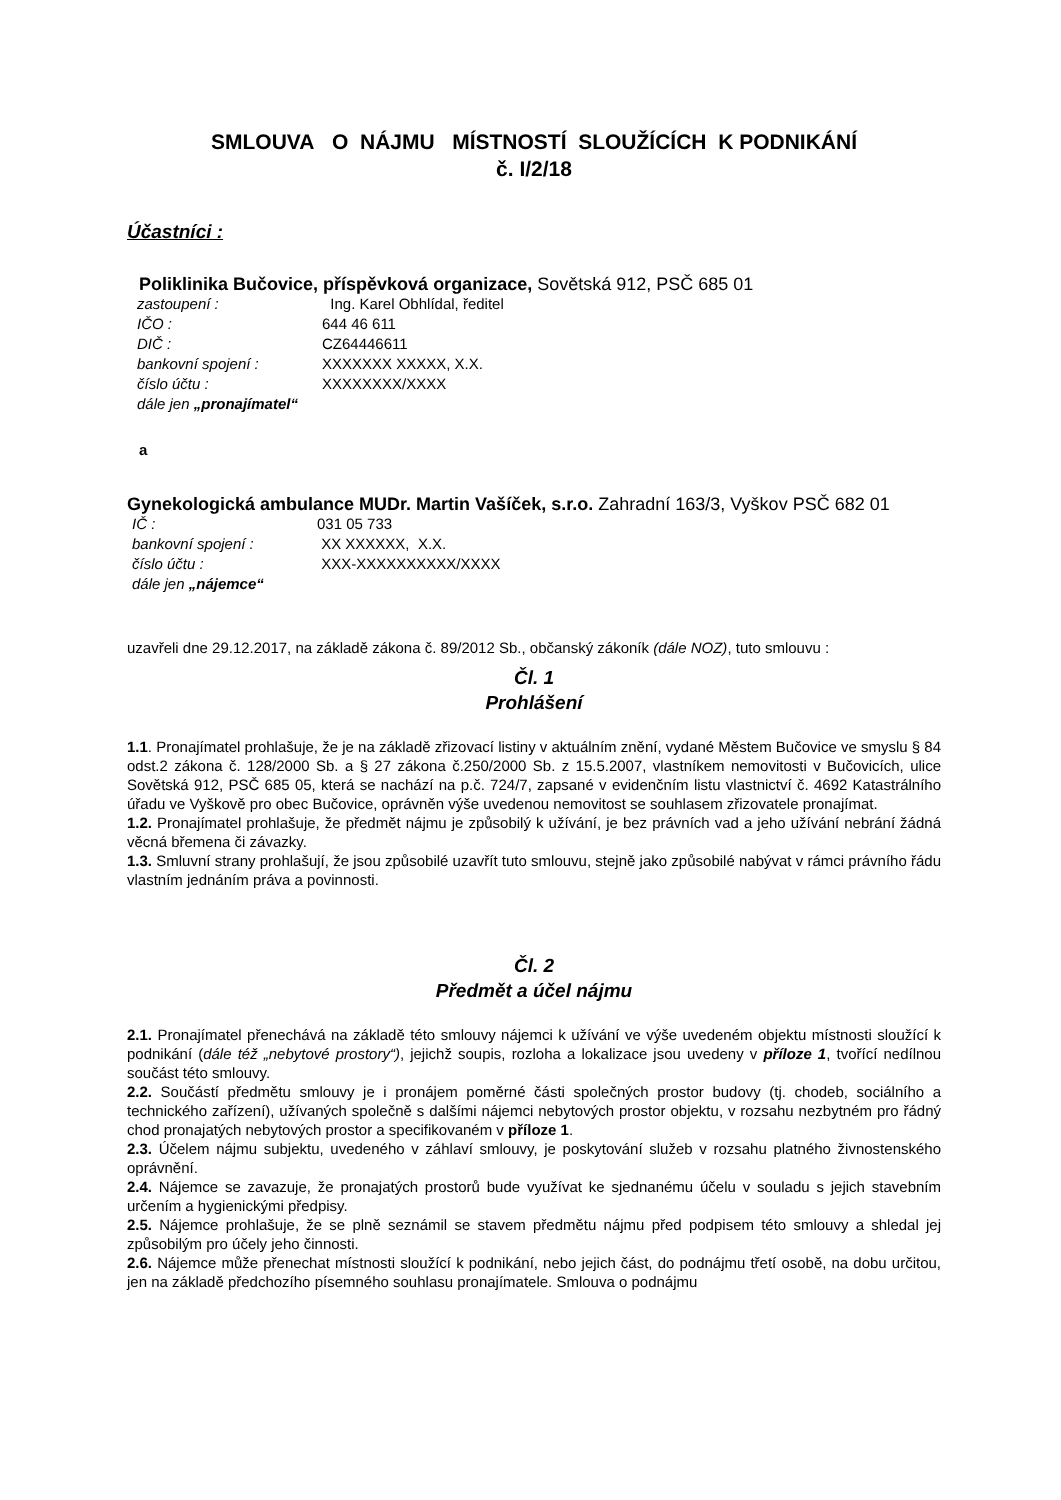SMLOUVA O NÁJMU MÍSTNOSTÍ SLOUŽÍCÍCH K PODNIKÁNÍ
č. I/2/18
Účastníci :
Poliklinika Bučovice, příspěvková organizace, Sovětská 912, PSČ 685 01
| zastoupení : | Ing. Karel Obhlídal, ředitel |
| IČO : | 644 46 611 |
| DIČ : | CZ64446611 |
| bankovní spojení : | XXXXXXX XXXXX, X.X. |
| číslo účtu : | XXXXXXXX/XXXX |
| dále jen „pronajímatel“ | |
a
Gynekologická ambulance MUDr. Martin Vašíček, s.r.o. Zahradní 163/3, Vyškov PSČ 682 01
| IČ : | 031 05 733 |
| bankovní spojení : | XX XXXXXX, X.X. |
| číslo účtu : | XXX-XXXXXXXXXX/XXXX |
| dále jen „nájemce“ | |
uzavřeli dne 29.12.2017, na základě zákona č. 89/2012 Sb., občanský zákoník (dále NOZ), tuto smlouvu :
Čl. 1
Prohlášení
1.1. Pronajímatel prohlašuje, že je na základě zřizovací listiny v aktuálním znění, vydané Městem Bučovice ve smyslu § 84 odst.2 zákona č. 128/2000 Sb. a § 27 zákona č.250/2000 Sb. z 15.5.2007, vlastníkem nemovitosti v Bučovicích, ulice Sovětská 912, PSČ 685 05, která se nachází na p.č. 724/7, zapsané v evidenčním listu vlastnictví č. 4692 Katastrálního úřadu ve Vyškově pro obec Bučovice, oprávněn výše uvedenou nemovitost se souhlasem zřizovatele pronajímat.
1.2. Pronajímatel prohlašuje, že předmět nájmu je způsobilý k užívání, je bez právních vad a jeho užívání nebrání žádná věcná břemena či závazky.
1.3. Smluvní strany prohlašují, že jsou způsobilé uzavřít tuto smlouvu, stejně jako způsobilé nabývat v rámci právního řádu vlastním jednáním práva a povinnosti.
Čl. 2
Předmět a účel nájmu
2.1. Pronajímatel přenechává na základě této smlouvy nájemci k užívání ve výše uvedeném objektu místnosti sloužící k podnikání (dále též „nebytové prostory“), jejichž soupis, rozloha a lokalizace jsou uvedeny v příloze 1, tvořící nedílnou součást této smlouvy.
2.2. Součástí předmětu smlouvy je i pronájem poměrné části společných prostor budovy (tj. chodeb, sociálního a technického zařízení), užívaných společně s dalšími nájemci nebytových prostor objektu, v rozsahu nezbytném pro řádný chod pronajatých nebytových prostor a specifikovaném v příloze 1.
2.3. Účelem nájmu subjektu, uvedeného v záhlaví smlouvy, je poskytování služeb v rozsahu platného živnostenského oprávnění.
2.4. Nájemce se zavazuje, že pronajatých prostorů bude využívat ke sjednanému účelu v souladu s jejich stavebním určením a hygienickými předpisy.
2.5. Nájemce prohlašuje, že se plně seznámil se stavem předmětu nájmu před podpisem této smlouvy a shledal jej způsobilým pro účely jeho činnosti.
2.6. Nájemce může přenechat místnosti sloužící k podnikání, nebo jejich část, do podnájmu třetí osobě, na dobu určitou, jen na základě předchozího písemného souhlasu pronajímatele. Smlouva o podnájmu